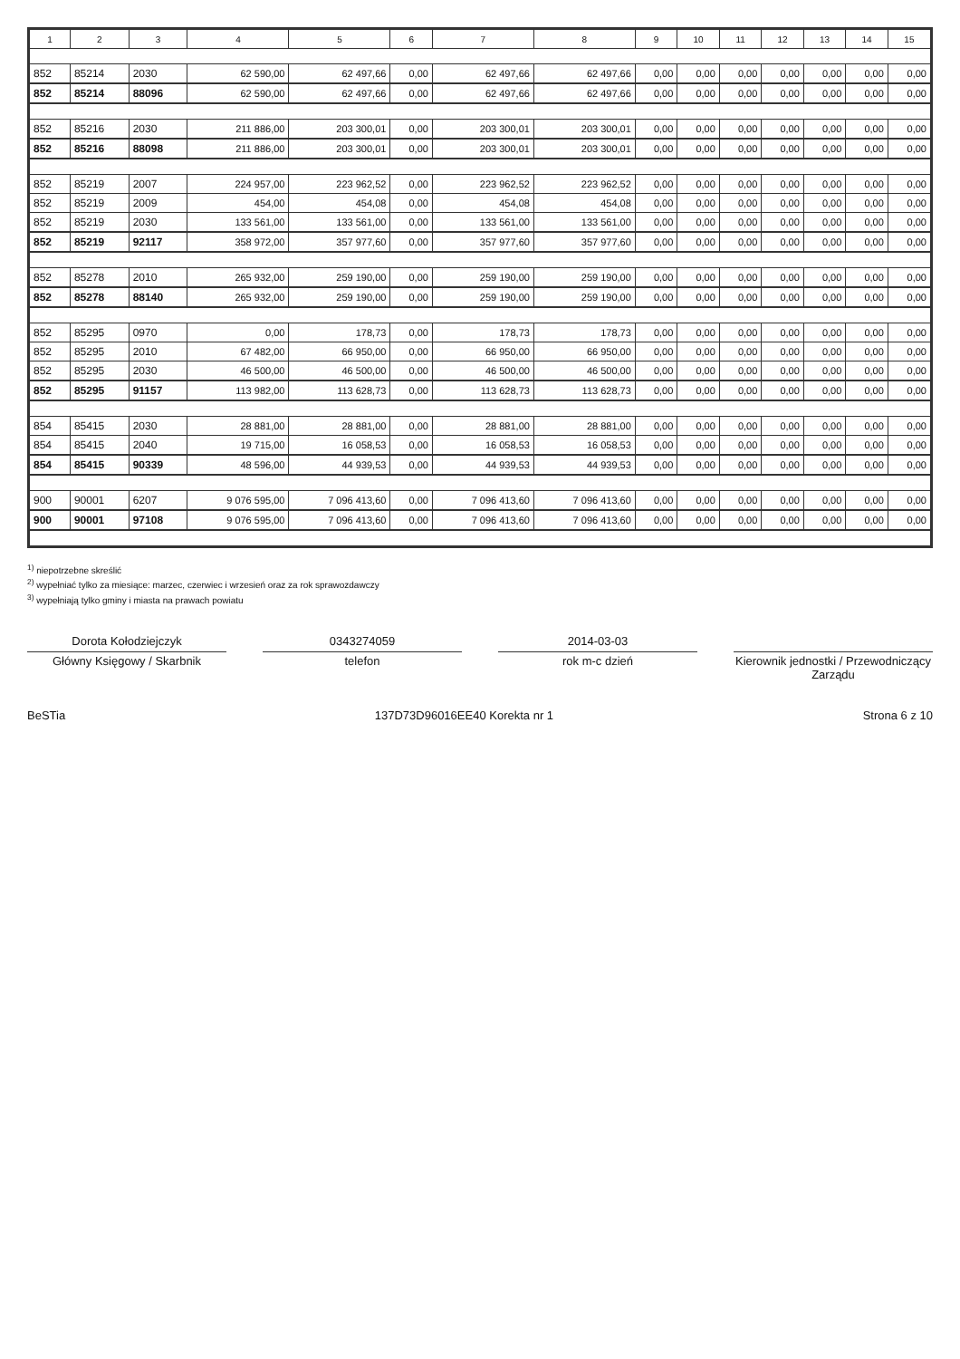| 1 | 2 | 3 | 4 | 5 | 6 | 7 | 8 | 9 | 10 | 11 | 12 | 13 | 14 | 15 |
| --- | --- | --- | --- | --- | --- | --- | --- | --- | --- | --- | --- | --- | --- | --- |
| 852 | 85214 | 2030 | 62 590,00 | 62 497,66 | 0,00 | 62 497,66 | 62 497,66 | 0,00 | 0,00 | 0,00 | 0,00 | 0,00 | 0,00 | 0,00 |
| 852 | 85214 | 88096 | 62 590,00 | 62 497,66 | 0,00 | 62 497,66 | 62 497,66 | 0,00 | 0,00 | 0,00 | 0,00 | 0,00 | 0,00 | 0,00 |
| 852 | 85216 | 2030 | 211 886,00 | 203 300,01 | 0,00 | 203 300,01 | 203 300,01 | 0,00 | 0,00 | 0,00 | 0,00 | 0,00 | 0,00 | 0,00 |
| 852 | 85216 | 88098 | 211 886,00 | 203 300,01 | 0,00 | 203 300,01 | 203 300,01 | 0,00 | 0,00 | 0,00 | 0,00 | 0,00 | 0,00 | 0,00 |
| 852 | 85219 | 2007 | 224 957,00 | 223 962,52 | 0,00 | 223 962,52 | 223 962,52 | 0,00 | 0,00 | 0,00 | 0,00 | 0,00 | 0,00 | 0,00 |
| 852 | 85219 | 2009 | 454,00 | 454,08 | 0,00 | 454,08 | 454,08 | 0,00 | 0,00 | 0,00 | 0,00 | 0,00 | 0,00 | 0,00 |
| 852 | 85219 | 2030 | 133 561,00 | 133 561,00 | 0,00 | 133 561,00 | 133 561,00 | 0,00 | 0,00 | 0,00 | 0,00 | 0,00 | 0,00 | 0,00 |
| 852 | 85219 | 92117 | 358 972,00 | 357 977,60 | 0,00 | 357 977,60 | 357 977,60 | 0,00 | 0,00 | 0,00 | 0,00 | 0,00 | 0,00 | 0,00 |
| 852 | 85278 | 2010 | 265 932,00 | 259 190,00 | 0,00 | 259 190,00 | 259 190,00 | 0,00 | 0,00 | 0,00 | 0,00 | 0,00 | 0,00 | 0,00 |
| 852 | 85278 | 88140 | 265 932,00 | 259 190,00 | 0,00 | 259 190,00 | 259 190,00 | 0,00 | 0,00 | 0,00 | 0,00 | 0,00 | 0,00 | 0,00 |
| 852 | 85295 | 0970 | 0,00 | 178,73 | 0,00 | 178,73 | 178,73 | 0,00 | 0,00 | 0,00 | 0,00 | 0,00 | 0,00 | 0,00 |
| 852 | 85295 | 2010 | 67 482,00 | 66 950,00 | 0,00 | 66 950,00 | 66 950,00 | 0,00 | 0,00 | 0,00 | 0,00 | 0,00 | 0,00 | 0,00 |
| 852 | 85295 | 2030 | 46 500,00 | 46 500,00 | 0,00 | 46 500,00 | 46 500,00 | 0,00 | 0,00 | 0,00 | 0,00 | 0,00 | 0,00 | 0,00 |
| 852 | 85295 | 91157 | 113 982,00 | 113 628,73 | 0,00 | 113 628,73 | 113 628,73 | 0,00 | 0,00 | 0,00 | 0,00 | 0,00 | 0,00 | 0,00 |
| 854 | 85415 | 2030 | 28 881,00 | 28 881,00 | 0,00 | 28 881,00 | 28 881,00 | 0,00 | 0,00 | 0,00 | 0,00 | 0,00 | 0,00 | 0,00 |
| 854 | 85415 | 2040 | 19 715,00 | 16 058,53 | 0,00 | 16 058,53 | 16 058,53 | 0,00 | 0,00 | 0,00 | 0,00 | 0,00 | 0,00 | 0,00 |
| 854 | 85415 | 90339 | 48 596,00 | 44 939,53 | 0,00 | 44 939,53 | 44 939,53 | 0,00 | 0,00 | 0,00 | 0,00 | 0,00 | 0,00 | 0,00 |
| 900 | 90001 | 6207 | 9 076 595,00 | 7 096 413,60 | 0,00 | 7 096 413,60 | 7 096 413,60 | 0,00 | 0,00 | 0,00 | 0,00 | 0,00 | 0,00 | 0,00 |
| 900 | 90001 | 97108 | 9 076 595,00 | 7 096 413,60 | 0,00 | 7 096 413,60 | 7 096 413,60 | 0,00 | 0,00 | 0,00 | 0,00 | 0,00 | 0,00 | 0,00 |
<sup>1)</sup> niepotrzebne skreślić
<sup>2)</sup> wypełniać tylko za miesiące: marzec, czerwiec i wrzesień oraz za rok sprawozdawczy
<sup>3)</sup> wypełniają tylko gminy i miasta na prawach powiatu
Dorota Kołodziejczyk
Główny Księgowy / Skarbnik
0343274059
telefon
2014-03-03
rok m-c dzień
Kierownik jednostki / Przewodniczący Zarządu
BeSTia 137D73D96016EE40 Korekta nr 1 Strona 6 z 10